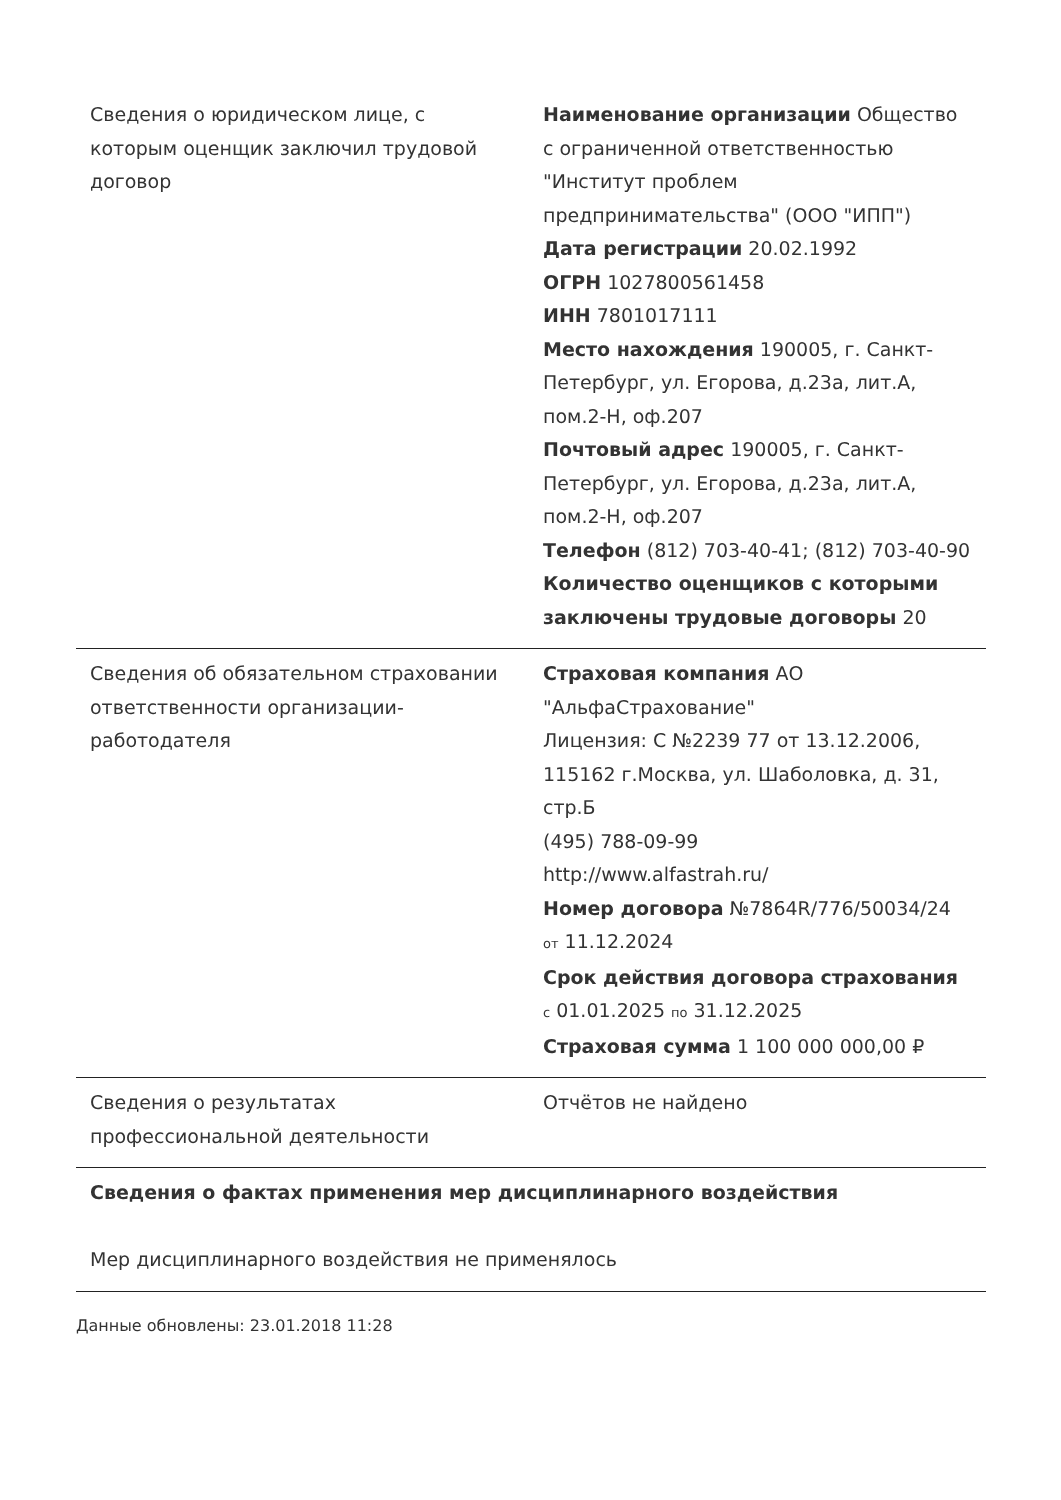| Сведения о юридическом лице, с которым оценщик заключил трудовой договор | Наименование организации Общество с ограниченной ответственностью "Институт проблем предпринимательства" (ООО "ИПП") Дата регистрации 20.02.1992 ОГРН 1027800561458 ИНН 7801017111 Место нахождения 190005, г. Санкт-Петербург, ул. Егорова, д.23а, лит.А, пом.2-Н, оф.207 Почтовый адрес 190005, г. Санкт-Петербург, ул. Егорова, д.23а, лит.А, пом.2-Н, оф.207 Телефон (812) 703-40-41; (812) 703-40-90 Количество оценщиков с которыми заключены трудовые договоры 20 |
| Сведения об обязательном страховании ответственности организации-работодателя | Страховая компания АО "АльфаСтрахование" Лицензия: С №2239 77 от 13.12.2006, 115162 г.Москва, ул. Шаболовка, д. 31, стр.Б (495) 788-09-99 http://www.alfastrah.ru/ Номер договора №7864R/776/50034/24 от 11.12.2024 Срок действия договора страхования с 01.01.2025 по 31.12.2025 Страховая сумма 1 100 000 000,00 ₽ |
| Сведения о результатах профессиональной деятельности | Отчётов не найдено |
| Сведения о фактах применения мер дисциплинарного воздействия Мер дисциплинарного воздействия не применялось | |
Данные обновлены: 23.01.2018 11:28